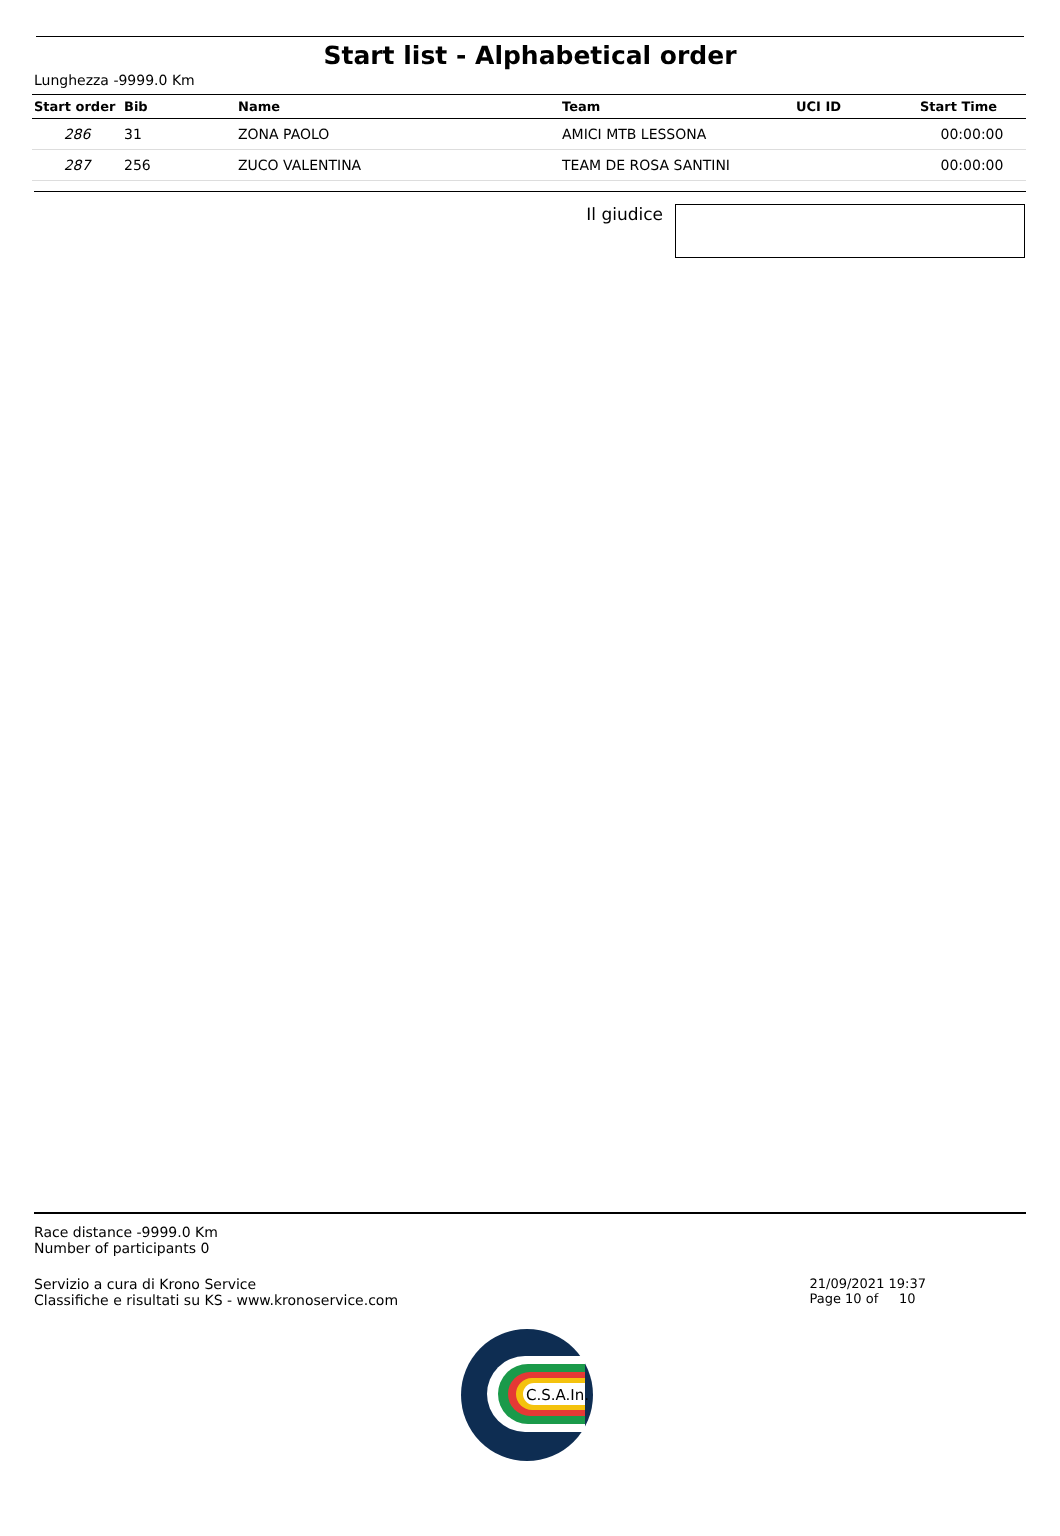Start list - Alphabetical order
Lunghezza -9999.0 Km
| Start order | Bib | Name | Team | UCI ID | Start Time |
| --- | --- | --- | --- | --- | --- |
| 286 | 31 | ZONA PAOLO | AMICI MTB LESSONA | | 00:00:00 |
| 287 | 256 | ZUCO VALENTINA | TEAM DE ROSA SANTINI | | 00:00:00 |
Il giudice
Race distance -9999.0 Km
Number of participants 0
Servizio a cura di Krono Service
Classifiche e risultati su KS - www.kronoservice.com
21/09/2021 19:37
Page 10 of 10
C.S.A.In.